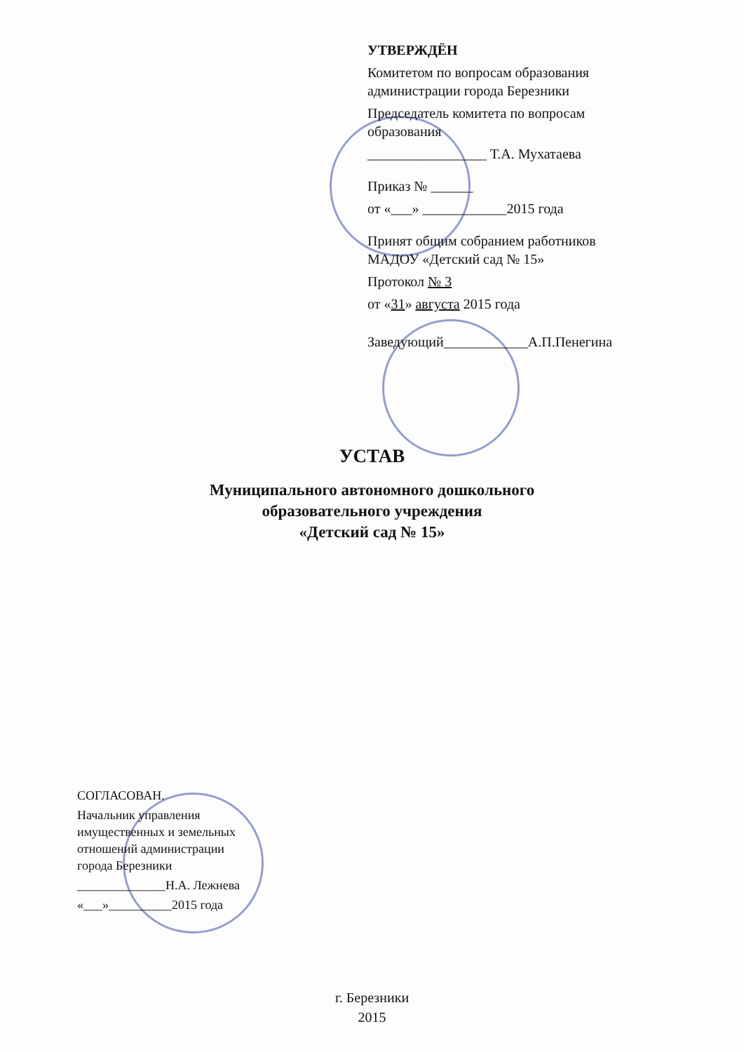УТВЕРЖДЁН
Комитетом по вопросам образования
администрации города Березники
Председатель комитета по вопросам
образования
_________________ Т.А. Мухатаева
Приказ № ______
от «___» ____________2015 года
Принят общим собранием работников
МАДОУ «Детский сад № 15»
Протокол № 3
от «31» августа 2015 года
Заведующий____________А.П.Пенегина
УСТАВ
Муниципального автономного дошкольного
образовательного учреждения
«Детский сад № 15»
СОГЛАСОВАН.
Начальник управления
имущественных и земельных
отношений администрации
города Березники
______________Н.А. Лежнева
«___»__________2015 года
г. Березники
2015